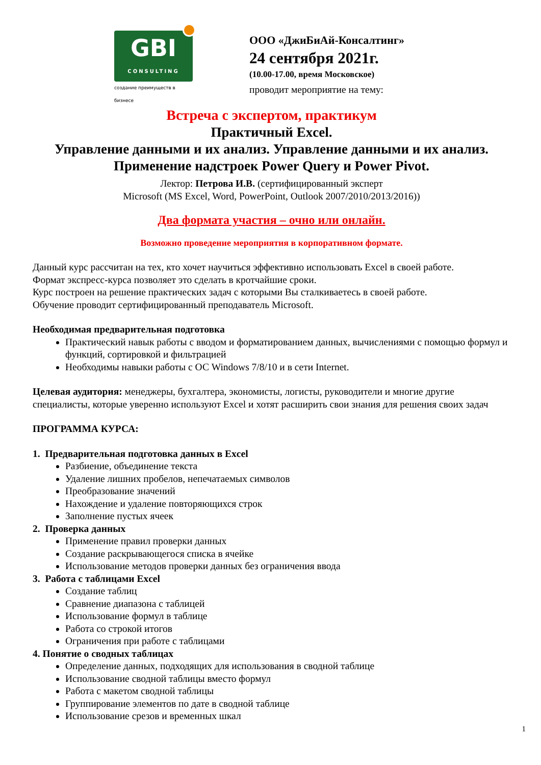GBI
CONSULTING
создание преимуществ в бизнесе
ООО «ДжиБиАй-Консалтинг»
24 сентября 2021г.
(10.00-17.00, время Московское)
проводит мероприятие на тему:
Встреча с экспертом, практикум
Практичный Excel.
Управление данными и их анализ. Управление данными и их анализ.
Применение надстроек Power Query и Power Pivot.
Лектор: Петрова И.В. (сертифицированный эксперт
Microsoft (MS Excel, Word, PowerPoint, Outlook 2007/2010/2013/2016))
Два формата участия – очно или онлайн.
Возможно проведение мероприятия в корпоративном формате.
Данный курс рассчитан на тех, кто хочет научиться эффективно использовать Excel в своей работе.
Формат экспресс-курса позволяет это сделать в кротчайшие сроки.
Курс построен на решение практических задач с которыми Вы сталкиваетесь в своей работе.
Обучение проводит сертифицированный преподаватель Microsoft.
Необходимая предварительная подготовка
Практический навык работы с вводом и форматированием данных, вычислениями с помощью формул и функций, сортировкой и фильтрацией
Необходимы навыки работы с ОС Windows 7/8/10 и в сети Internet.
Целевая аудитория: менеджеры, бухгалтера, экономисты, логисты, руководители и многие другие специалисты, которые уверенно используют Excel и хотят расширить свои знания для решения своих задач
ПРОГРАММА КУРСА:
1. Предварительная подготовка данных в Excel
Разбиение, объединение текста
Удаление лишних пробелов, непечатаемых символов
Преобразование значений
Нахождение и удаление повторяющихся строк
Заполнение пустых ячеек
2. Проверка данных
Применение правил проверки данных
Создание раскрывающегося списка в ячейке
Использование методов проверки данных без ограничения ввода
3. Работа с таблицами Excel
Создание таблиц
Сравнение диапазона с таблицей
Использование формул в таблице
Работа со строкой итогов
Ограничения при работе с таблицами
4. Понятие о сводных таблицах
Определение данных, подходящих для использования в сводной таблице
Использование сводной таблицы вместо формул
Работа с макетом сводной таблицы
Группирование элементов по дате в сводной таблице
Использование срезов и временных шкал
1